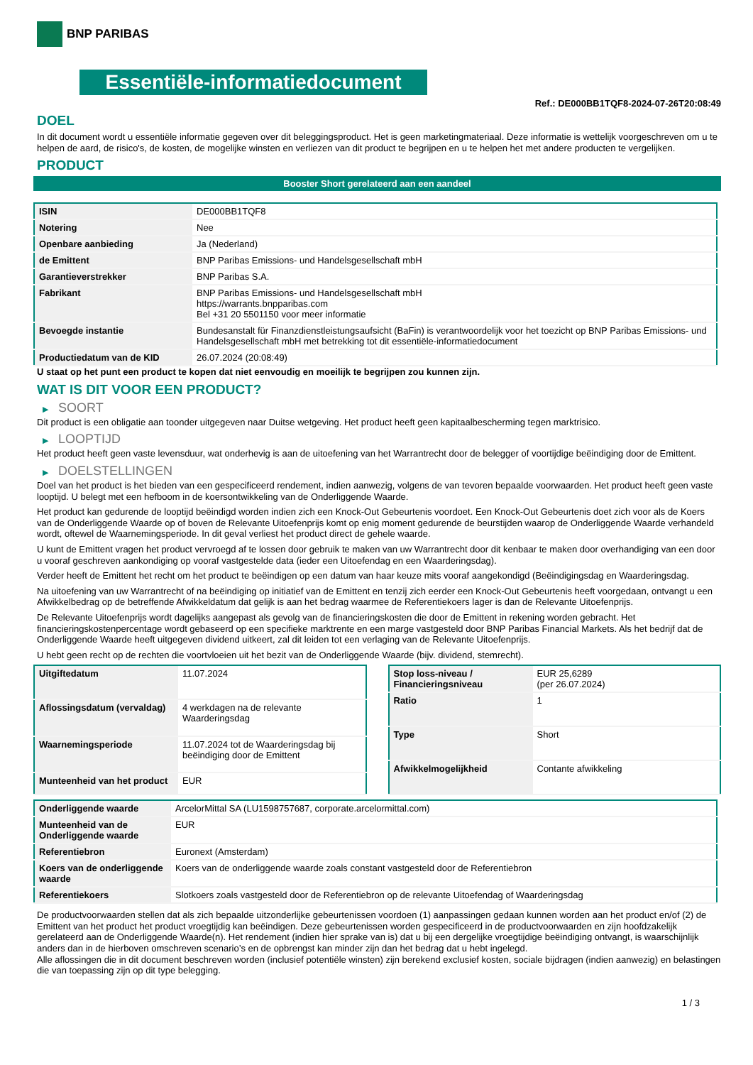BNP PARIBAS
Essentiële-informatiedocument
Ref.: DE000BB1TQF8-2024-07-26T20:08:49
DOEL
In dit document wordt u essentiële informatie gegeven over dit beleggingsproduct. Het is geen marketingmateriaal. Deze informatie is wettelijk voorgeschreven om u te helpen de aard, de risico's, de kosten, de mogelijke winsten en verliezen van dit product te begrijpen en u te helpen het met andere producten te vergelijken.
PRODUCT
Booster Short gerelateerd aan een aandeel
| ISIN | DE000BB1TQF8 |
| Notering | Nee |
| Openbare aanbieding | Ja (Nederland) |
| de Emittent | BNP Paribas Emissions- und Handelsgesellschaft mbH |
| Garantieverstrekker | BNP Paribas S.A. |
| Fabrikant | BNP Paribas Emissions- und Handelsgesellschaft mbH https://warrants.bnpparibas.com Bel +31 20 5501150 voor meer informatie |
| Bevoegde instantie | Bundesanstalt für Finanzdienstleistungsaufsicht (BaFin) is verantwoordelijk voor het toezicht op BNP Paribas Emissions- und Handelsgesellschaft mbH met betrekking tot dit essentiële-informatiedocument |
| Productiedatum van de KID | 26.07.2024 (20:08:49) |
U staat op het punt een product te kopen dat niet eenvoudig en moeilijk te begrijpen zou kunnen zijn.
WAT IS DIT VOOR EEN PRODUCT?
▶ SOORT
Dit product is een obligatie aan toonder uitgegeven naar Duitse wetgeving. Het product heeft geen kapitaalbescherming tegen marktrisico.
▶ LOOPTIJD
Het product heeft geen vaste levensduur, wat onderhevig is aan de uitoefening van het Warrantrecht door de belegger of voortijdige beëindiging door de Emittent.
▶ DOELSTELLINGEN
Doel van het product is het bieden van een gespecificeerd rendement, indien aanwezig, volgens de van tevoren bepaalde voorwaarden. Het product heeft geen vaste looptijd. U belegt met een hefboom in de koersontwikkeling van de Onderliggende Waarde.
Het product kan gedurende de looptijd beëindigd worden indien zich een Knock-Out Gebeurtenis voordoet. Een Knock-Out Gebeurtenis doet zich voor als de Koers van de Onderliggende Waarde op of boven de Relevante Uitoefenprijs komt op enig moment gedurende de beurstijden waarop de Onderliggende Waarde verhandeld wordt, oftewel de Waarnemingsperiode. In dit geval verliest het product direct de gehele waarde.
U kunt de Emittent vragen het product vervroegd af te lossen door gebruik te maken van uw Warrantrecht door dit kenbaar te maken door overhandiging van een door u vooraf geschreven aankondiging op vooraf vastgestelde data (ieder een Uitoefendag en een Waarderingsdag).
Verder heeft de Emittent het recht om het product te beëindigen op een datum van haar keuze mits vooraf aangekondigd (Beëindigingsdag en Waarderingsdag.
Na uitoefening van uw Warrantrecht of na beëindiging op initiatief van de Emittent en tenzij zich eerder een Knock-Out Gebeurtenis heeft voorgedaan, ontvangt u een Afwikkelbedrag op de betreffende Afwikkeldatum dat gelijk is aan het bedrag waarmee de Referentiekoers lager is dan de Relevante Uitoefenprijs.
De Relevante Uitoefenprijs wordt dagelijks aangepast als gevolg van de financieringskosten die door de Emittent in rekening worden gebracht. Het financieringskostenpercentage wordt gebaseerd op een specifieke marktrente en een marge vastgesteld door BNP Paribas Financial Markets. Als het bedrijf dat de Onderliggende Waarde heeft uitgegeven dividend uitkeert, zal dit leiden tot een verlaging van de Relevante Uitoefenprijs.
U hebt geen recht op de rechten die voortvloeien uit het bezit van de Onderliggende Waarde (bijv. dividend, stemrecht).
| Uitgiftedatum | 11.07.2024 |
| Aflossingsdatum (vervaldag) | 4 werkdagen na de relevante Waarderingsdag |
| Waarnemingsperiode | 11.07.2024 tot de Waarderingsdag bij beëindiging door de Emittent |
| Munteenheid van het product | EUR |
| Stop loss-niveau / Financieringsniveau | EUR 25,6289 (per 26.07.2024) |
| Ratio | 1 |
| Type | Short |
| Afwikkelmogelijkheid | Contante afwikkeling |
| Onderliggende waarde | ArcelorMittal SA (LU1598757687, corporate.arcelormittal.com) |
| Munteenheid van de Onderliggende waarde | EUR |
| Referentiebron | Euronext (Amsterdam) |
| Koers van de onderliggende waarde | Koers van de onderliggende waarde zoals constant vastgesteld door de Referentiebron |
| Referentiekoers | Slotkoers zoals vastgesteld door de Referentiebron op de relevante Uitoefendag of Waarderingsdag |
De productvoorwaarden stellen dat als zich bepaalde uitzonderlijke gebeurtenissen voordoen (1) aanpassingen gedaan kunnen worden aan het product en/of (2) de Emittent van het product het product vroegtijdig kan beëindigen. Deze gebeurtenissen worden gespecificeerd in de productvoorwaarden en zijn hoofdzakelijk gerelateerd aan de Onderliggende Waarde(n). Het rendement (indien hier sprake van is) dat u bij een dergelijke vroegtijdige beëindiging ontvangt, is waarschijnlijk anders dan in de hierboven omschreven scenario’s en de opbrengst kan minder zijn dan het bedrag dat u hebt ingelegd.
Alle aflossingen die in dit document beschreven worden (inclusief potentiële winsten) zijn berekend exclusief kosten, sociale bijdragen (indien aanwezig) en belastingen die van toepassing zijn op dit type belegging.
1 / 3